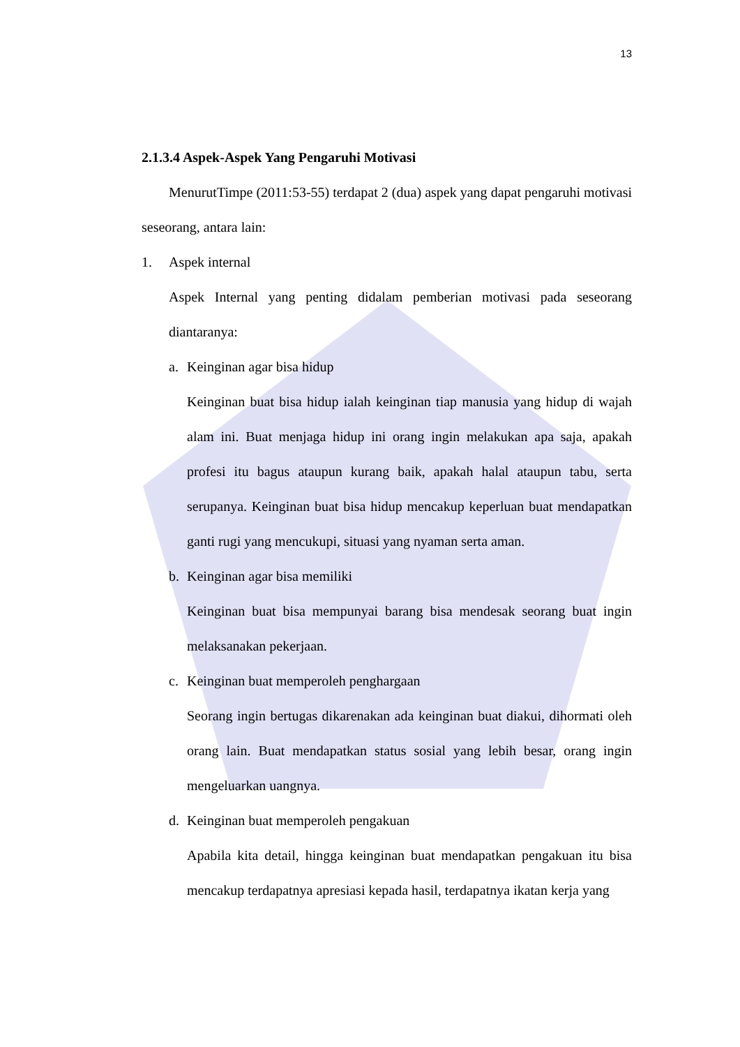13
2.1.3.4 Aspek-Aspek Yang Pengaruhi Motivasi
MenurutTimpe (2011:53-55) terdapat 2 (dua) aspek yang dapat pengaruhi motivasi seseorang, antara lain:
1. Aspek internal
Aspek Internal yang penting didalam pemberian motivasi pada seseorang diantaranya:
a. Keinginan agar bisa hidup
Keinginan buat bisa hidup ialah keinginan tiap manusia yang hidup di wajah alam ini. Buat menjaga hidup ini orang ingin melakukan apa saja, apakah profesi itu bagus ataupun kurang baik, apakah halal ataupun tabu, serta serupanya. Keinginan buat bisa hidup mencakup keperluan buat mendapatkan ganti rugi yang mencukupi, situasi yang nyaman serta aman.
b. Keinginan agar bisa memiliki
Keinginan buat bisa mempunyai barang bisa mendesak seorang buat ingin melaksanakan pekerjaan.
c. Keinginan buat memperoleh penghargaan
Seorang ingin bertugas dikarenakan ada keinginan buat diakui, dihormati oleh orang lain. Buat mendapatkan status sosial yang lebih besar, orang ingin mengeluarkan uangnya.
d. Keinginan buat memperoleh pengakuan
Apabila kita detail, hingga keinginan buat mendapatkan pengakuan itu bisa mencakup terdapatnya apresiasi kepada hasil, terdapatnya ikatan kerja yang